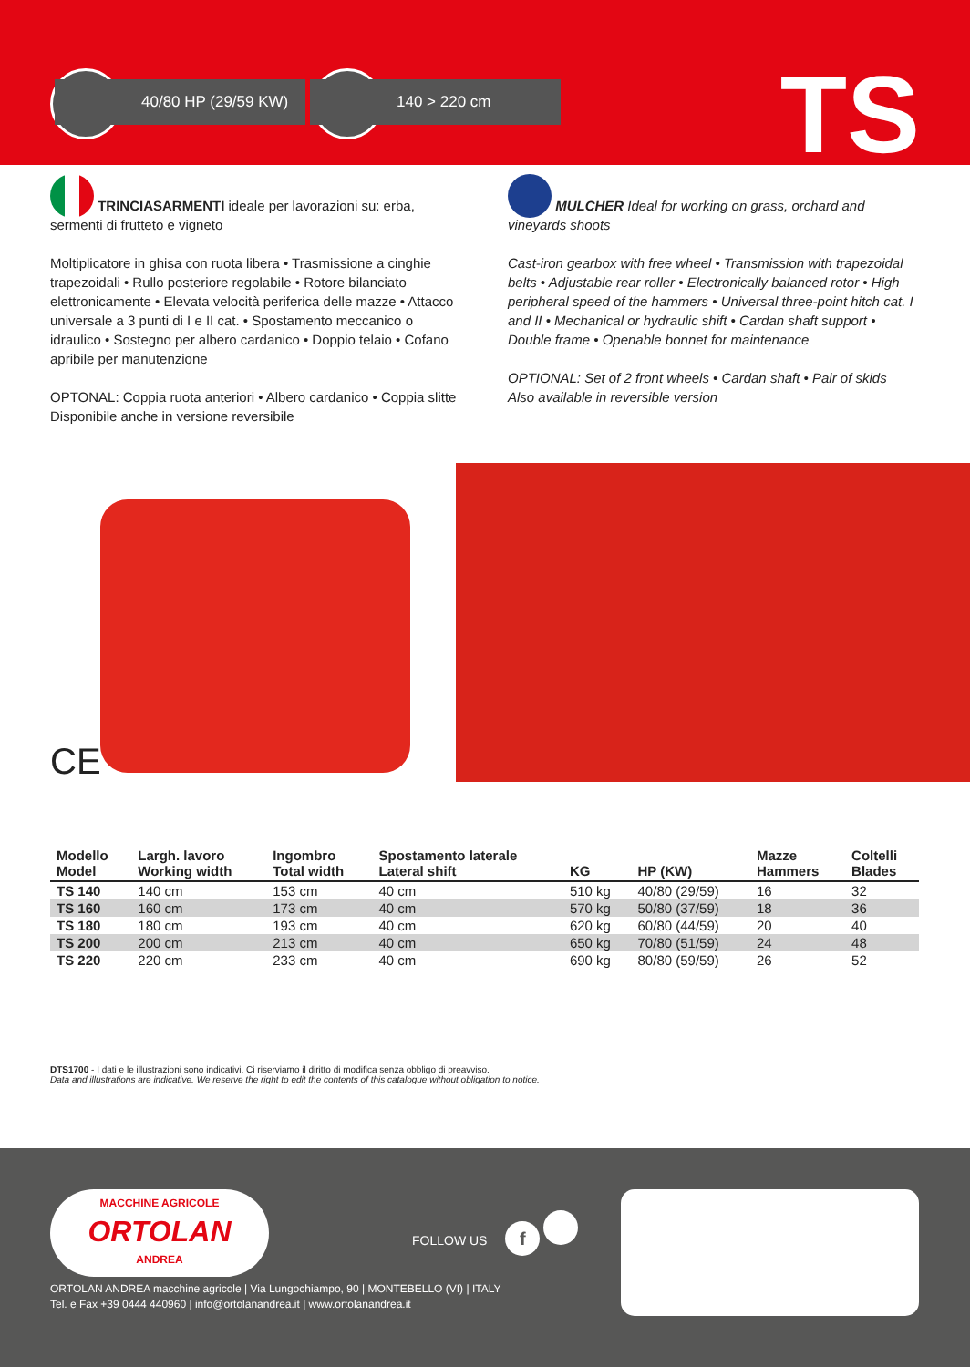40/80 HP (29/59 KW)
140 > 220 cm TS
TRINCIASARMENTI ideale per lavorazioni su: erba, sermenti di frutteto e vigneto
Moltiplicatore in ghisa con ruota libera • Trasmissione a cinghie trapezoidali • Rullo posteriore regolabile • Rotore bilanciato elettronicamente • Elevata velocità periferica delle mazze • Attacco universale a 3 punti di I e II cat. • Spostamento meccanico o idraulico • Sostegno per albero cardanico • Doppio telaio • Cofano apribile per manutenzione
OPTONAL: Coppia ruota anteriori • Albero cardanico • Coppia slitte
Disponibile anche in versione reversibile
MULCHER Ideal for working on grass, orchard and vineyards shoots
Cast-iron gearbox with free wheel • Transmission with trapezoidal belts • Adjustable rear roller • Electronically balanced rotor • High peripheral speed of the hammers • Universal three-point hitch cat. I and II • Mechanical or hydraulic shift • Cardan shaft support • Double frame • Openable bonnet for maintenance
OPTIONAL: Set of 2 front wheels • Cardan shaft • Pair of skids
Also available in reversible version
CE
| Modello Model | Largh. lavoro Working width | Ingombro Total width | Spostamento laterale Lateral shift | KG | HP (KW) | Mazze Hammers | Coltelli Blades |
| --- | --- | --- | --- | --- | --- | --- | --- |
| TS 140 | 140 cm | 153 cm | 40 cm | 510 kg | 40/80 (29/59) | 16 | 32 |
| TS 160 | 160 cm | 173 cm | 40 cm | 570 kg | 50/80 (37/59) | 18 | 36 |
| TS 180 | 180 cm | 193 cm | 40 cm | 620 kg | 60/80 (44/59) | 20 | 40 |
| TS 200 | 200 cm | 213 cm | 40 cm | 650 kg | 70/80 (51/59) | 24 | 48 |
| TS 220 | 220 cm | 233 cm | 40 cm | 690 kg | 80/80 (59/59) | 26 | 52 |
DTS1700 - I dati e le illustrazioni sono indicativi. Ci riserviamo il diritto di modifica senza obbligo di preavviso.
Data and illustrations are indicative. We reserve the right to edit the contents of this catalogue without obligation to notice.
MACCHINE AGRICOLE
ORTOLAN
ANDREA
FOLLOW US f
ORTOLAN ANDREA macchine agricole | Via Lungochiampo, 90 | MONTEBELLO (VI) | ITALY
Tel. e Fax +39 0444 440960 | info@ortolanandrea.it | www.ortolanandrea.it